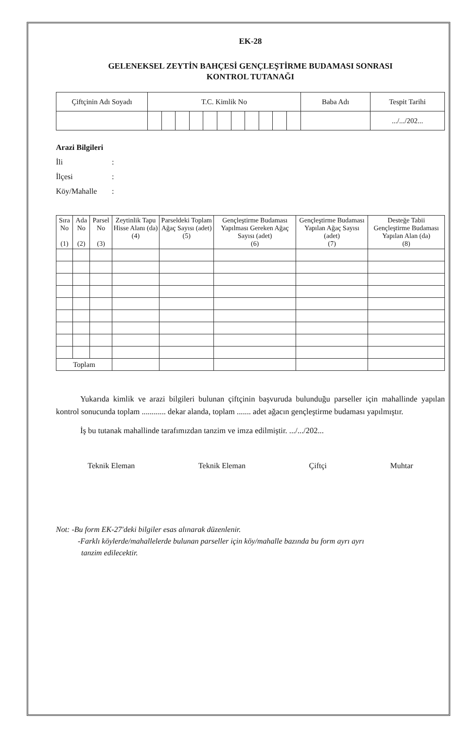EK-28
GELENEKSEL ZEYTİN BAHÇESİ GENÇLEŞTİRME BUDAMASI SONRASI
KONTROL TUTANAĞI
| Çiftçinin Adı Soyadı | T.C. Kimlik No | | | | | | | | | | | Baba Adı | Tespit Tarihi |
| | | | | | | | | | | | | | .../.../202... |
Arazi Bilgileri
İli:
İlçesi:
Köy/Mahalle:
| Sıra No (1) | Ada No (2) | Parsel No (3) | Zeytinlik Tapu Hisse Alanı (da) (4) | Parseldeki Toplam Ağaç Sayısı (adet) (5) | Gençleştirme Budaması Yapılması Gereken Ağaç Sayısı (adet) (6) | Gençleştirme Budaması Yapılan Ağaç Sayısı (adet) (7) | Desteğe Tabii Gençleştirme Budaması Yapılan Alan (da) (8) |
| --- | --- | --- | --- | --- | --- | --- | --- |
| Toplam | | | | | | | |
Yukarıda kimlik ve arazi bilgileri bulunan çiftçinin başvuruda bulunduğu parseller için mahallinde yapılan kontrol sonucunda toplam ............ dekar alanda, toplam ....... adet ağacın gençleştirme budaması yapılmıştır.
İş bu tutanak mahallinde tarafımızdan tanzim ve imza edilmiştir. .../.../202...
Teknik Eleman Teknik Eleman Çiftçi Muhtar
Not: -Bu form EK-27'deki bilgiler esas alınarak düzenlenir.
-Farklı köylerde/mahallelerde bulunan parseller için köy/mahalle bazında bu form ayrı ayrı
tanzim edilecektir.